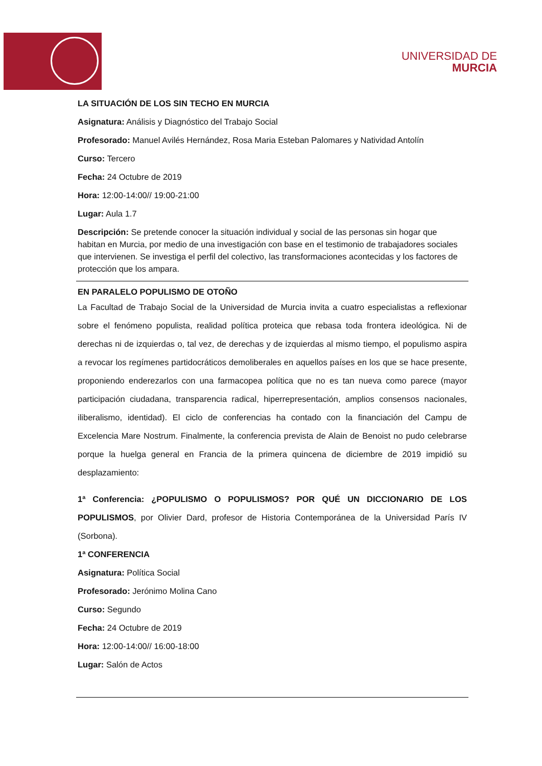UNIVERSIDAD DE
MURCIA
LA SITUACIÓN DE LOS SIN TECHO EN MURCIA
Asignatura: Análisis y Diagnóstico del Trabajo Social
Profesorado: Manuel Avilés Hernández, Rosa Maria Esteban Palomares y Natividad Antolín
Curso: Tercero
Fecha: 24 Octubre de 2019
Hora: 12:00-14:00// 19:00-21:00
Lugar: Aula 1.7
Descripción: Se pretende conocer la situación individual y social de las personas sin hogar que habitan en Murcia, por medio de una investigación con base en el testimonio de trabajadores sociales que intervienen. Se investiga el perfil del colectivo, las transformaciones acontecidas y los factores de protección que los ampara.
EN PARALELO POPULISMO DE OTOÑO
La Facultad de Trabajo Social de la Universidad de Murcia invita a cuatro especialistas a reflexionar sobre el fenómeno populista, realidad política proteica que rebasa toda frontera ideológica. Ni de derechas ni de izquierdas o, tal vez, de derechas y de izquierdas al mismo tiempo, el populismo aspira a revocar los regímenes partidocráticos demoliberales en aquellos países en los que se hace presente, proponiendo enderezarlos con una farmacopea política que no es tan nueva como parece (mayor participación ciudadana, transparencia radical, hiperrepresentación, amplios consensos nacionales, iliberalismo, identidad). El ciclo de conferencias ha contado con la financiación del Campu de Excelencia Mare Nostrum. Finalmente, la conferencia prevista de Alain de Benoist no pudo celebrarse porque la huelga general en Francia de la primera quincena de diciembre de 2019 impidió su desplazamiento:
1ª Conferencia: ¿POPULISMO O POPULISMOS? POR QUÉ UN DICCIONARIO DE LOS POPULISMOS, por Olivier Dard, profesor de Historia Contemporánea de la Universidad París IV (Sorbona).
1ª CONFERENCIA
Asignatura: Política Social
Profesorado: Jerónimo Molina Cano
Curso: Segundo
Fecha: 24 Octubre de 2019
Hora: 12:00-14:00// 16:00-18:00
Lugar: Salón de Actos